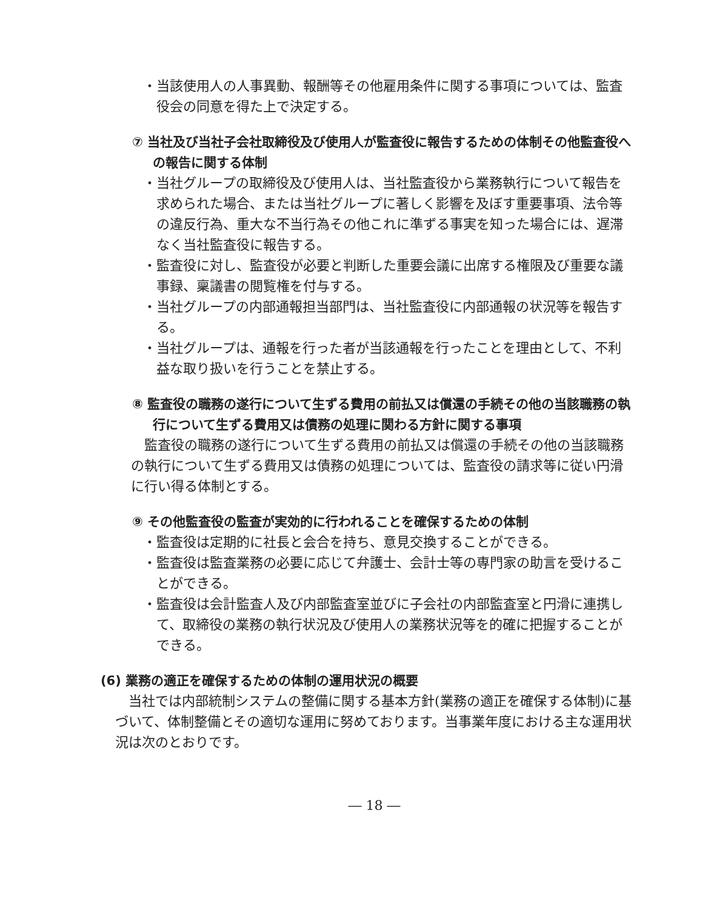・当該使用人の人事異動、報酬等その他雇用条件に関する事項については、監査役会の同意を得た上で決定する。
⑦ 当社及び当社子会社取締役及び使用人が監査役に報告するための体制その他監査役への報告に関する体制
・当社グループの取締役及び使用人は、当社監査役から業務執行について報告を求められた場合、または当社グループに著しく影響を及ぼす重要事項、法令等の違反行為、重大な不当行為その他これに準ずる事実を知った場合には、遅滞なく当社監査役に報告する。
・監査役に対し、監査役が必要と判断した重要会議に出席する権限及び重要な議事録、稟議書の閲覧権を付与する。
・当社グループの内部通報担当部門は、当社監査役に内部通報の状況等を報告する。
・当社グループは、通報を行った者が当該通報を行ったことを理由として、不利益な取り扱いを行うことを禁止する。
⑧ 監査役の職務の遂行について生ずる費用の前払又は償還の手続その他の当該職務の執行について生ずる費用又は債務の処理に関わる方針に関する事項
監査役の職務の遂行について生ずる費用の前払又は償還の手続その他の当該職務の執行について生ずる費用又は債務の処理については、監査役の請求等に従い円滑に行い得る体制とする。
⑨ その他監査役の監査が実効的に行われることを確保するための体制
・監査役は定期的に社長と会合を持ち、意見交換することができる。
・監査役は監査業務の必要に応じて弁護士、会計士等の専門家の助言を受けることができる。
・監査役は会計監査人及び内部監査室並びに子会社の内部監査室と円滑に連携して、取締役の業務の執行状況及び使用人の業務状況等を的確に把握することができる。
(6) 業務の適正を確保するための体制の運用状況の概要
当社では内部統制システムの整備に関する基本方針(業務の適正を確保する体制)に基づいて、体制整備とその適切な運用に努めております。当事業年度における主な運用状況は次のとおりです。
― 18 ―